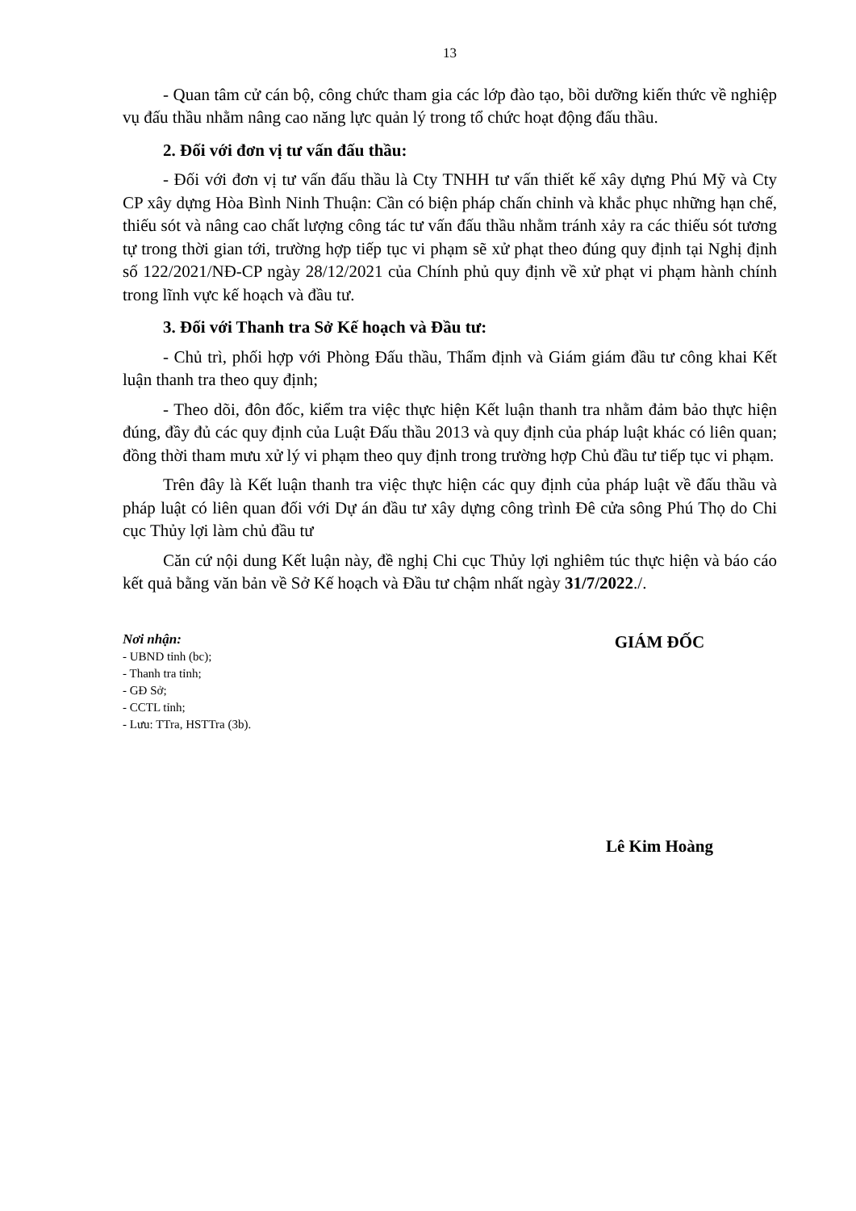13
- Quan tâm cử cán bộ, công chức tham gia các lớp đào tạo, bồi dưỡng kiến thức về nghiệp vụ đấu thầu nhằm nâng cao năng lực quản lý trong tổ chức hoạt động đấu thầu.
2. Đối với đơn vị tư vấn đấu thầu:
- Đối với đơn vị tư vấn đấu thầu là Cty TNHH tư vấn thiết kế xây dựng Phú Mỹ và Cty CP xây dựng Hòa Bình Ninh Thuận: Cần có biện pháp chấn chỉnh và khắc phục những hạn chế, thiếu sót và nâng cao chất lượng công tác tư vấn đấu thầu nhằm tránh xảy ra các thiếu sót tương tự trong thời gian tới, trường hợp tiếp tục vi phạm sẽ xử phạt theo đúng quy định tại Nghị định số 122/2021/NĐ-CP ngày 28/12/2021 của Chính phủ quy định về xử phạt vi phạm hành chính trong lĩnh vực kế hoạch và đầu tư.
3. Đối với Thanh tra Sở Kế hoạch và Đầu tư:
- Chủ trì, phối hợp với Phòng Đấu thầu, Thẩm định và Giám giám đầu tư công khai Kết luận thanh tra theo quy định;
- Theo dõi, đôn đốc, kiểm tra việc thực hiện Kết luận thanh tra nhằm đảm bảo thực hiện đúng, đầy đủ các quy định của Luật Đấu thầu 2013 và quy định của pháp luật khác có liên quan; đồng thời tham mưu xử lý vi phạm theo quy định trong trường hợp Chủ đầu tư tiếp tục vi phạm.
Trên đây là Kết luận thanh tra việc thực hiện các quy định của pháp luật về đấu thầu và pháp luật có liên quan đối với Dự án đầu tư xây dựng công trình Đê cửa sông Phú Thọ do Chi cục Thủy lợi làm chủ đầu tư
Căn cứ nội dung Kết luận này, đề nghị Chi cục Thủy lợi nghiêm túc thực hiện và báo cáo kết quả bằng văn bản về Sở Kế hoạch và Đầu tư chậm nhất ngày 31/7/2022./.
Nơi nhận:
- UBND tỉnh (bc);
- Thanh tra tỉnh;
- GĐ Sở;
- CCTL tỉnh;
- Lưu: TTra, HSTTra (3b).
GIÁM ĐỐC
Lê Kim Hoàng